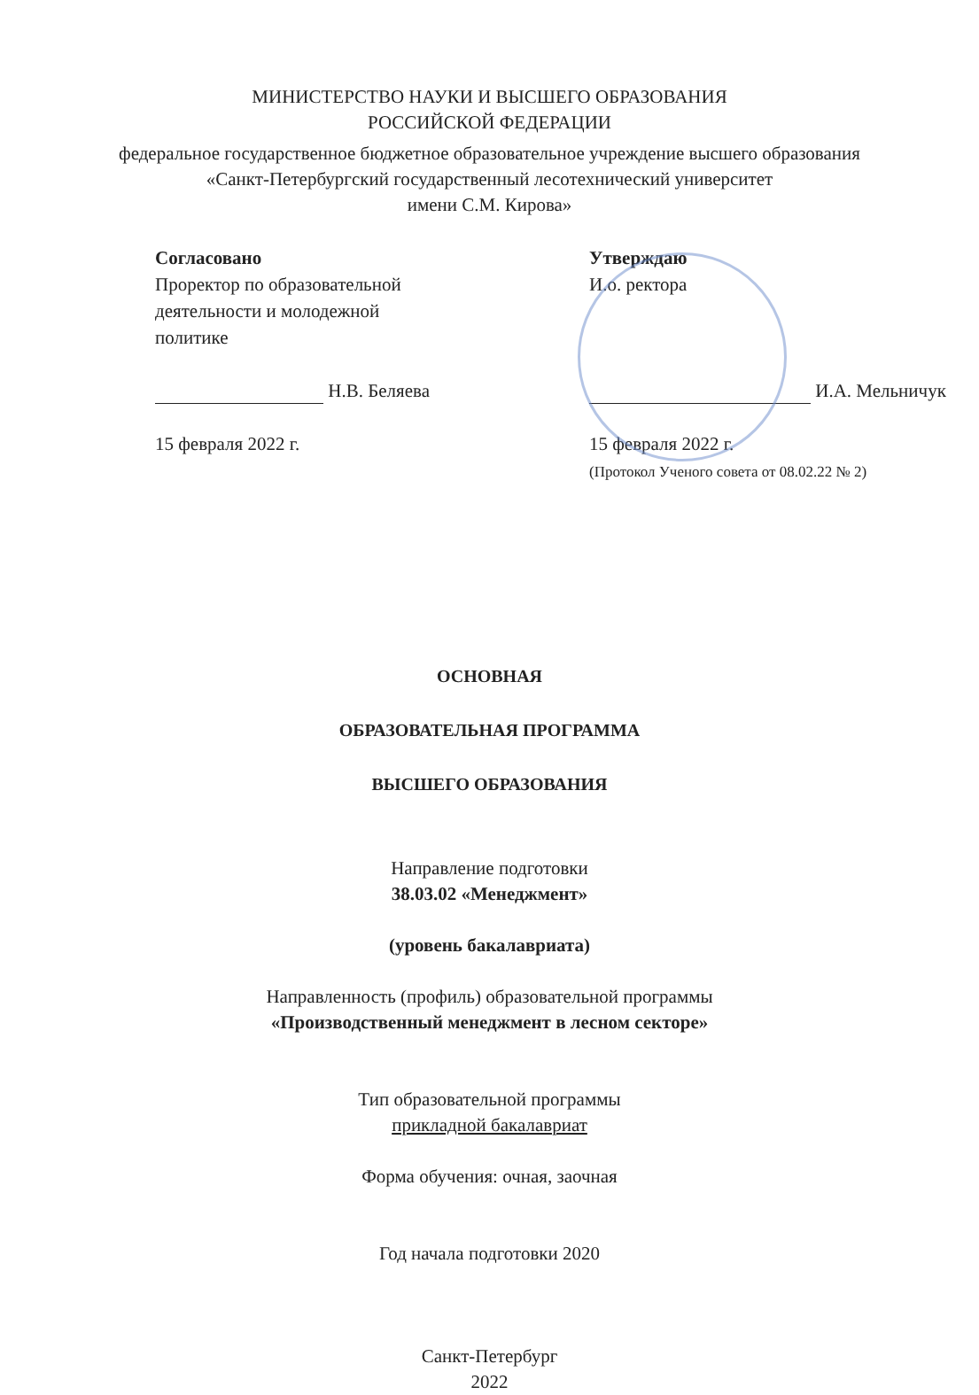МИНИСТЕРСТВО НАУКИ И ВЫСШЕГО ОБРАЗОВАНИЯ
РОССИЙСКОЙ ФЕДЕРАЦИИ
федеральное государственное бюджетное образовательное учреждение высшего образования
«Санкт-Петербургский государственный лесотехнический университет
имени С.М. Кирова»
Согласовано
Проректор по образовательной
деятельности и молодежной
политике
Н.В. Беляева
15 февраля 2022 г.
Утверждаю
И.о. ректора
И.А. Мельничук
15 февраля 2022 г.
(Протокол Ученого совета от 08.02.22 № 2)
ОСНОВНАЯ
ОБРАЗОВАТЕЛЬНАЯ ПРОГРАММА
ВЫСШЕГО ОБРАЗОВАНИЯ
Направление подготовки
38.03.02 «Менеджмент»
(уровень бакалавриата)
Направленность (профиль) образовательной программы
«Производственный менеджмент в лесном секторе»
Тип образовательной программы
прикладной бакалавриат
Форма обучения: очная, заочная
Год начала подготовки 2020
Санкт-Петербург
2022